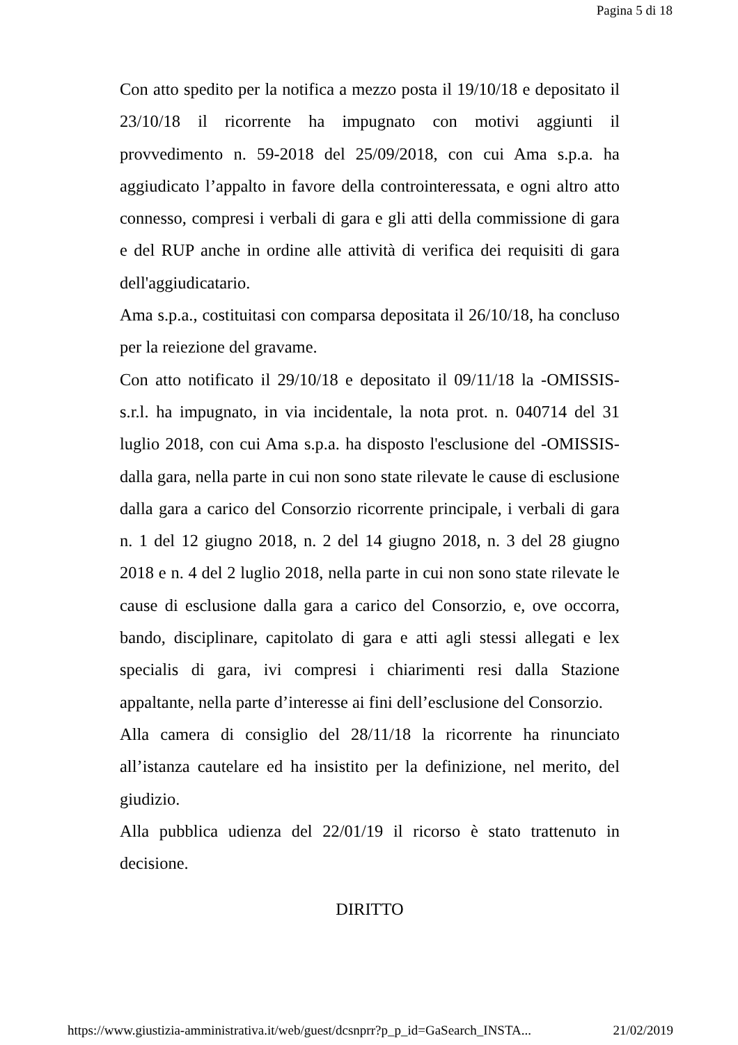Pagina 5 di 18
Con atto spedito per la notifica a mezzo posta il 19/10/18 e depositato il 23/10/18 il ricorrente ha impugnato con motivi aggiunti il provvedimento n. 59-2018 del 25/09/2018, con cui Ama s.p.a. ha aggiudicato l’appalto in favore della controinteressata, e ogni altro atto connesso, compresi i verbali di gara e gli atti della commissione di gara e del RUP anche in ordine alle attività di verifica dei requisiti di gara dell'aggiudicatario.
Ama s.p.a., costituitasi con comparsa depositata il 26/10/18, ha concluso per la reiezione del gravame.
Con atto notificato il 29/10/18 e depositato il 09/11/18 la -OMISSIS- s.r.l. ha impugnato, in via incidentale, la nota prot. n. 040714 del 31 luglio 2018, con cui Ama s.p.a. ha disposto l'esclusione del -OMISSIS- dalla gara, nella parte in cui non sono state rilevate le cause di esclusione dalla gara a carico del Consorzio ricorrente principale, i verbali di gara n. 1 del 12 giugno 2018, n. 2 del 14 giugno 2018, n. 3 del 28 giugno 2018 e n. 4 del 2 luglio 2018, nella parte in cui non sono state rilevate le cause di esclusione dalla gara a carico del Consorzio, e, ove occorra, bando, disciplinare, capitolato di gara e atti agli stessi allegati e lex specialis di gara, ivi compresi i chiarimenti resi dalla Stazione appaltante, nella parte d’interesse ai fini dell’esclusione del Consorzio.
Alla camera di consiglio del 28/11/18 la ricorrente ha rinunciato all’istanza cautelare ed ha insistito per la definizione, nel merito, del giudizio.
Alla pubblica udienza del 22/01/19 il ricorso è stato trattenuto in decisione.
DIRITTO
https://www.giustizia-amministrativa.it/web/guest/dcsnprr?p_p_id=GaSearch_INSTA... 21/02/2019